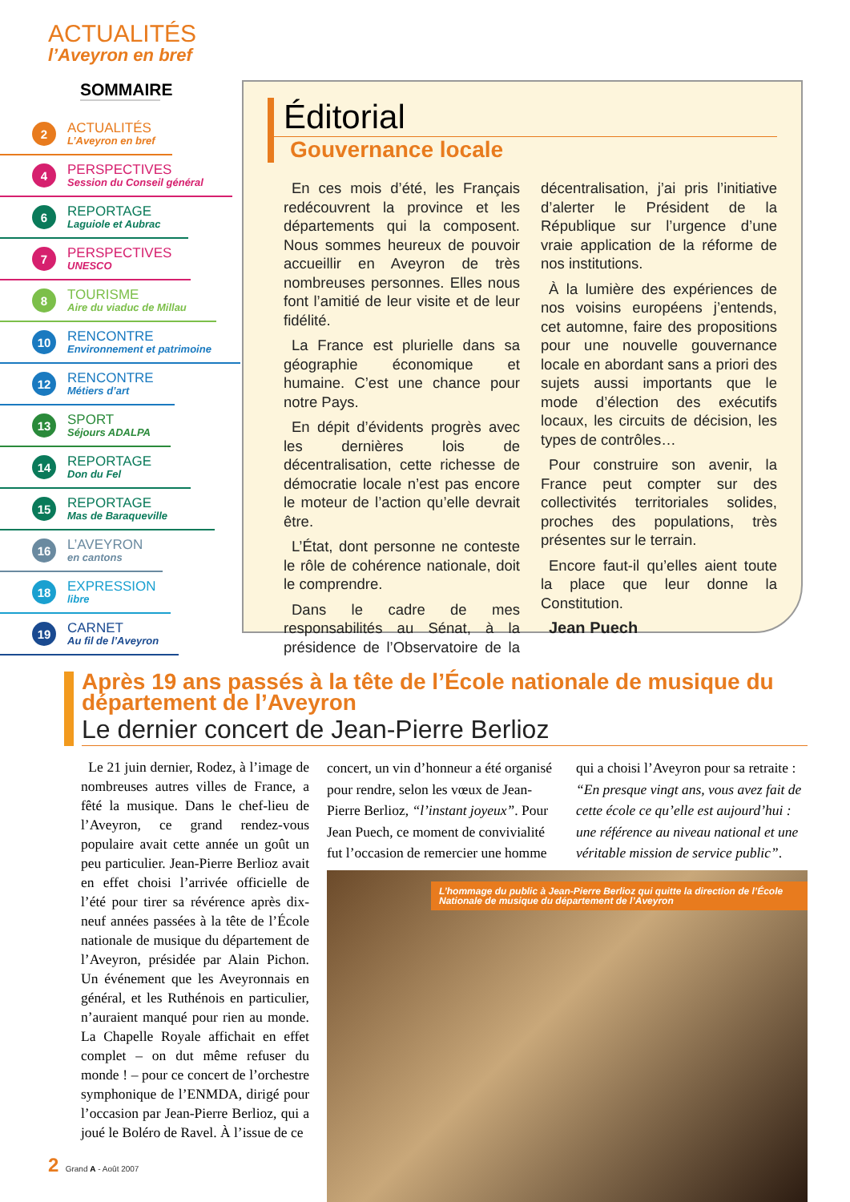ACTUALITÉS
l’Aveyron en bref
SOMMAIRE
2
ACTUALITÉS
L’Aveyron en bref
4
PERSPECTIVES
Session du Conseil général
6
REPORTAGE
Laguiole et Aubrac
7
PERSPECTIVES
UNESCO
8
TOURISME
Aire du viaduc de Millau
10
RENCONTRE
Environnement et patrimoine
12
RENCONTRE
Métiers d’art
13
SPORT
Séjours ADALPA
14
REPORTAGE
Don du Fel
15
REPORTAGE
Mas de Baraqueville
16
L’AVEYRON
en cantons
18
EXPRESSION
libre
19
CARNET
Au fil de l’Aveyron
Éditorial
Gouvernance locale
En ces mois d’été, les Français redécouvrent la province et les départements qui la composent. Nous sommes heureux de pouvoir accueillir en Aveyron de très nombreuses personnes. Elles nous font l’amitié de leur visite et de leur fidélité.
La France est plurielle dans sa géographie économique et humaine. C’est une chance pour notre Pays.
En dépit d’évidents progrès avec les dernières lois de décentralisation, cette richesse de démocratie locale n’est pas encore le moteur de l’action qu’elle devrait être.
L’État, dont personne ne conteste le rôle de cohérence nationale, doit le comprendre.
Dans le cadre de mes responsabilités au Sénat, à la présidence de l’Observatoire de la décentralisation, j’ai pris l’initiative d’alerter le Président de la République sur l’urgence d’une vraie application de la réforme de nos institutions.
À la lumière des expériences de nos voisins européens j’entends, cet automne, faire des propositions pour une nouvelle gouvernance locale en abordant sans a priori des sujets aussi importants que le mode d’élection des exécutifs locaux, les circuits de décision, les types de contrôles…
Pour construire son avenir, la France peut compter sur des collectivités territoriales solides, proches des populations, très présentes sur le terrain.
Encore faut-il qu’elles aient toute la place que leur donne la Constitution.
Jean Puech
Après 19 ans passés à la tête de l’École nationale de musique du département de l’Aveyron
Le dernier concert de Jean-Pierre Berlioz
Le 21 juin dernier, Rodez, à l’image de nombreuses autres villes de France, a fêté la musique. Dans le chef-lieu de l’Aveyron, ce grand rendez-vous populaire avait cette année un goût un peu particulier. Jean-Pierre Berlioz avait en effet choisi l’arrivée officielle de l’été pour tirer sa révérence après dix-neuf années passées à la tête de l’École nationale de musique du département de l’Aveyron, présidée par Alain Pichon. Un événement que les Aveyronnais en général, et les Ruthénois en particulier, n’auraient manqué pour rien au monde. La Chapelle Royale affichait en effet complet – on dut même refuser du monde ! – pour ce concert de l’orchestre symphonique de l’ENMDA, dirigé pour l’occasion par Jean-Pierre Berlioz, qui a joué le Boléro de Ravel. À l’issue de ce
concert, un vin d’honneur a été organisé pour rendre, selon les vœux de Jean-Pierre Berlioz, “l’instant joyeux”. Pour Jean Puech, ce moment de convivialité fut l’occasion de remercier une homme
qui a choisi l’Aveyron pour sa retraite : “En presque vingt ans, vous avez fait de cette école ce qu’elle est aujourd’hui : une référence au niveau national et une véritable mission de service public”.
L’hommage du public à Jean-Pierre Berlioz qui quitte la direction de l’École Nationale de musique du département de l’Aveyron
2 Grand A - Août 2007